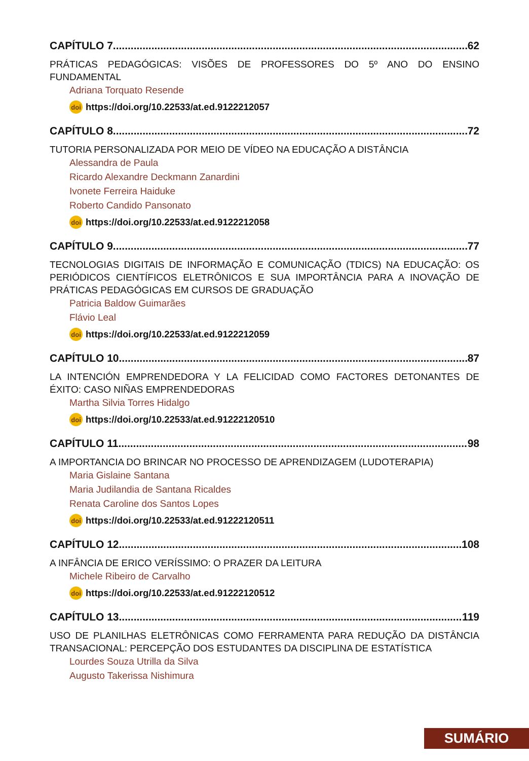CAPÍTULO 7 62
PRÁTICAS PEDAGÓGICAS: VISÕES DE PROFESSORES DO 5º ANO DO ENSINO FUNDAMENTAL
Adriana Torquato Resende
doi https://doi.org/10.22533/at.ed.9122212057
CAPÍTULO 8 72
TUTORIA PERSONALIZADA POR MEIO DE VÍDEO NA EDUCAÇÃO A DISTÂNCIA
Alessandra de Paula
Ricardo Alexandre Deckmann Zanardini
Ivonete Ferreira Haiduke
Roberto Candido Pansonato
doi https://doi.org/10.22533/at.ed.9122212058
CAPÍTULO 9 77
TECNOLOGIAS DIGITAIS DE INFORMAÇÃO E COMUNICAÇÃO (TDICS) NA EDUCAÇÃO: OS PERIÓDICOS CIENTÍFICOS ELETRÔNICOS E SUA IMPORTÂNCIA PARA A INOVAÇÃO DE PRÁTICAS PEDAGÓGICAS EM CURSOS DE GRADUAÇÃO
Patricia Baldow Guimarães
Flávio Leal
doi https://doi.org/10.22533/at.ed.9122212059
CAPÍTULO 10 87
LA INTENCIÓN EMPRENDEDORA Y LA FELICIDAD COMO FACTORES DETONANTES DE ÉXITO: CASO NIÑAS EMPRENDEDORAS
Martha Silvia Torres Hidalgo
doi https://doi.org/10.22533/at.ed.91222120510
CAPÍTULO 11 98
A IMPORTANCIA DO BRINCAR NO PROCESSO DE APRENDIZAGEM (LUDOTERAPIA)
Maria Gislaine Santana
Maria Judilandia de Santana Ricaldes
Renata Caroline dos Santos Lopes
doi https://doi.org/10.22533/at.ed.91222120511
CAPÍTULO 12 108
A INFÂNCIA DE ERICO VERÍSSIMO: O PRAZER DA LEITURA
Michele Ribeiro de Carvalho
doi https://doi.org/10.22533/at.ed.91222120512
CAPÍTULO 13 119
USO DE PLANILHAS ELETRÔNICAS COMO FERRAMENTA PARA REDUÇÃO DA DISTÂNCIA TRANSACIONAL: PERCEPÇÃO DOS ESTUDANTES DA DISCIPLINA DE ESTATÍSTICA
Lourdes Souza Utrilla da Silva
Augusto Takerissa Nishimura
SUMÁRIO